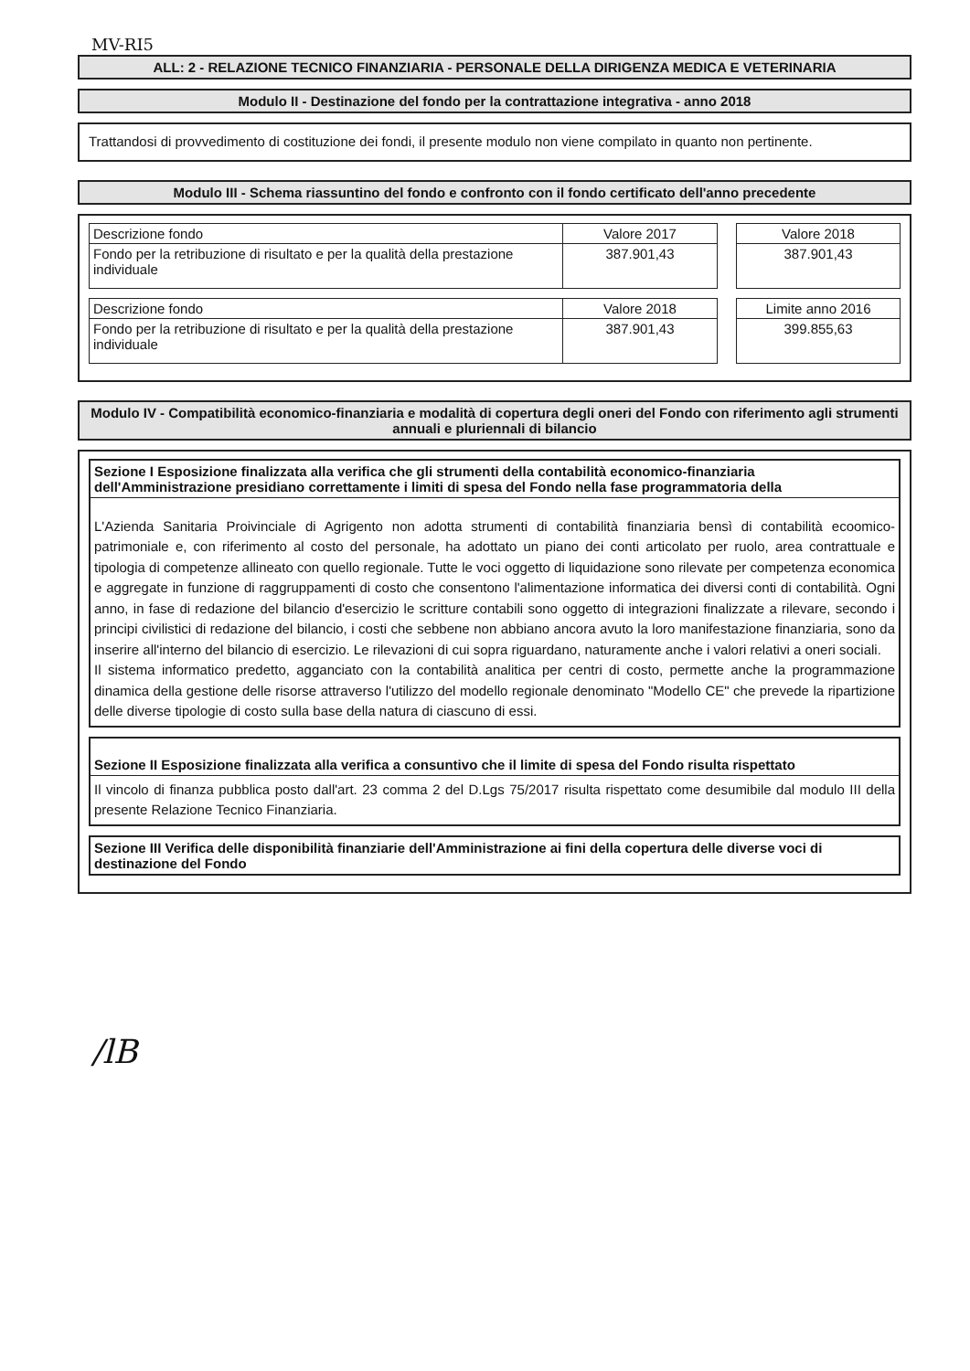MV-RI5
ALL: 2 - RELAZIONE TECNICO FINANZIARIA - PERSONALE DELLA DIRIGENZA MEDICA E VETERINARIA
Modulo II - Destinazione del fondo per la contrattazione integrativa - anno 2018
Trattandosi di provvedimento di costituzione dei fondi, il presente modulo non viene compilato in quanto non pertinente.
Modulo III - Schema riassuntino del fondo e confronto con il fondo certificato dell'anno precedente
| Descrizione fondo | Valore 2017 |
| --- | --- |
| Fondo per la retribuzione di risultato e per la qualità della prestazione individuale | 387.901,43 |
| Valore 2018 |
| --- |
| 387.901,43 |
| Descrizione fondo | Valore 2018 |
| --- | --- |
| Fondo per la retribuzione di risultato e per la qualità della prestazione individuale | 387.901,43 |
| Limite anno 2016 |
| --- |
| 399.855,63 |
Modulo IV - Compatibilità economico-finanziaria e modalità di copertura degli oneri del Fondo con riferimento agli strumenti annuali e pluriennali di bilancio
Sezione I Esposizione finalizzata alla verifica che gli strumenti della contabilità economico-finanziaria dell'Amministrazione presidiano correttamente i limiti di spesa del Fondo nella fase programmatoria della
L'Azienda Sanitaria Proivinciale di Agrigento non adotta strumenti di contabilità finanziaria bensì di contabilità ecoomico- patrimoniale e, con riferimento al costo del personale, ha adottato un piano dei conti articolato per ruolo, area contrattuale e tipologia di competenze allineato con quello regionale. Tutte le voci oggetto di liquidazione sono rilevate per competenza economica e aggregate in funzione di raggruppamenti di costo che consentono l'alimentazione informatica dei diversi conti di contabilità. Ogni anno, in fase di redazione del bilancio d'esercizio le scritture contabili sono oggetto di integrazioni finalizzate a rilevare, secondo i principi civilistici di redazione del bilancio, i costi che sebbene non abbiano ancora avuto la loro manifestazione finanziaria, sono da inserire all'interno del bilancio di esercizio. Le rilevazioni di cui sopra riguardano, naturamente anche i valori relativi a oneri sociali.
Il sistema informatico predetto, agganciato con la contabilità analitica per centri di costo, permette anche la programmazione dinamica della gestione delle risorse attraverso l'utilizzo del modello regionale denominato "Modello CE" che prevede la ripartizione delle diverse tipologie di costo sulla base della natura di ciascuno di essi.
Sezione II Esposizione finalizzata alla verifica a consuntivo che il limite di spesa del Fondo risulta rispettato
Il vincolo di finanza pubblica posto dall'art. 23 comma 2 del D.Lgs 75/2017 risulta rispettato come desumibile dal modulo III della presente Relazione Tecnico Finanziaria.
Sezione III Verifica delle disponibilità finanziarie dell'Amministrazione ai fini della copertura delle diverse voci di destinazione del Fondo
/lB